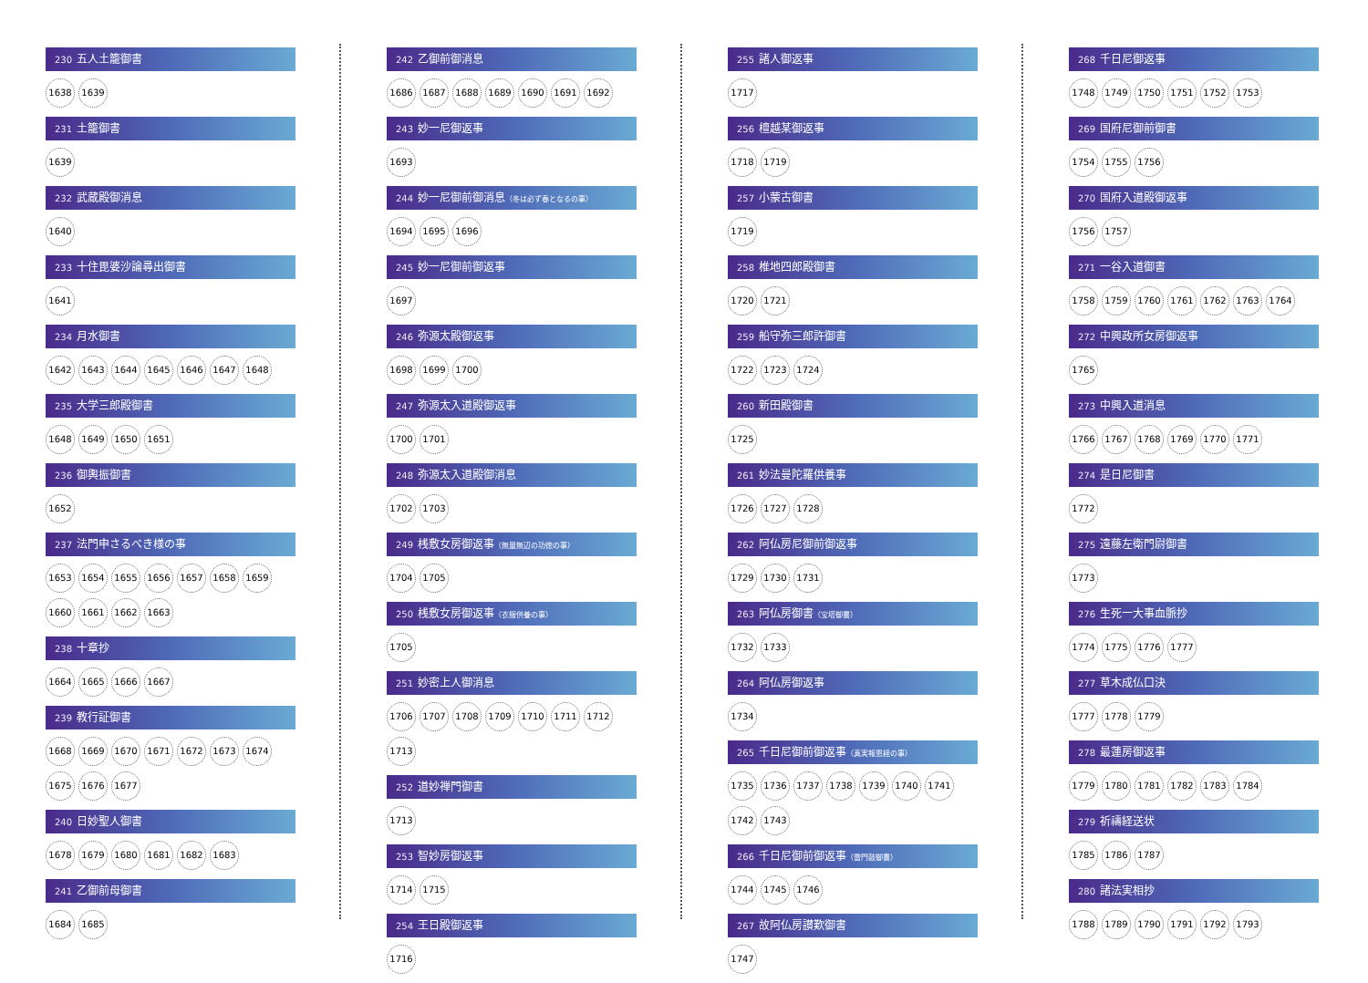230 五人土籠御書
1638 1639
231 土籠御書
1639
232 武蔵殿御消息
1640
233 十住毘婆沙論尋出御書
1641
234 月水御書
1642 1643 1644 1645 1646 1647 1648
235 大学三郎殿御書
1648 1649 1650 1651
236 御輿振御書
1652
237 法門申さるべき様の事
1653 1654 1655 1656 1657 1658 1659 1660 1661 1662 1663
238 十章抄
1664 1665 1666 1667
239 教行証御書
1668 1669 1670 1671 1672 1673 1674 1675 1676 1677
240 日妙聖人御書
1678 1679 1680 1681 1682 1683
241 乙御前母御書
1684 1685
242 乙御前御消息
1686 1687 1688 1689 1690 1691 1692
243 妙一尼御返事
1693
244 妙一尼御前御消息（冬は必ず春となるの事）
1694 1695 1696
245 妙一尼御前御返事
1697
246 弥源太殿御返事
1698 1699 1700
247 弥源太入道殿御返事
1700 1701
248 弥源太入道殿御消息
1702 1703
249 桟敷女房御返事（無量無辺の功徳の事）
1704 1705
250 桟敷女房御返事（衣服供養の事）
1705
251 妙密上人御消息
1706 1707 1708 1709 1710 1711 1712 1713
252 道妙禅門御書
1713
253 智妙房御返事
1714 1715
254 王日殿御返事
1716
255 諸人御返事
1717
256 檀越某御返事
1718 1719
257 小蒙古御書
1719
258 椎地四郎殿御書
1720 1721
259 船守弥三郎許御書
1722 1723 1724
260 新田殿御書
1725
261 妙法曼陀羅供養事
1726 1727 1728
262 阿仏房尼御前御返事
1729 1730 1731
263 阿仏房御書（宝塔御書）
1732 1733
264 阿仏房御返事
1734
265 千日尼御前御返事（真実報恩経の事）
1735 1736 1737 1738 1739 1740 1741 1742 1743
266 千日尼御前御返事（雷門鼓御書）
1744 1745 1746
267 故阿仏房讃歎御書
1747
268 千日尼御返事
1748 1749 1750 1751 1752 1753
269 国府尼御前御書
1754 1755 1756
270 国府入道殿御返事
1756 1757
271 一谷入道御書
1758 1759 1760 1761 1762 1763 1764
272 中興政所女房御返事
1765
273 中興入道消息
1766 1767 1768 1769 1770 1771
274 是日尼御書
1772
275 遠藤左衛門尉御書
1773
276 生死一大事血脈抄
1774 1775 1776 1777
277 草木成仏口決
1777 1778 1779
278 最蓮房御返事
1779 1780 1781 1782 1783 1784
279 祈禱経送状
1785 1786 1787
280 諸法実相抄
1788 1789 1790 1791 1792 1793